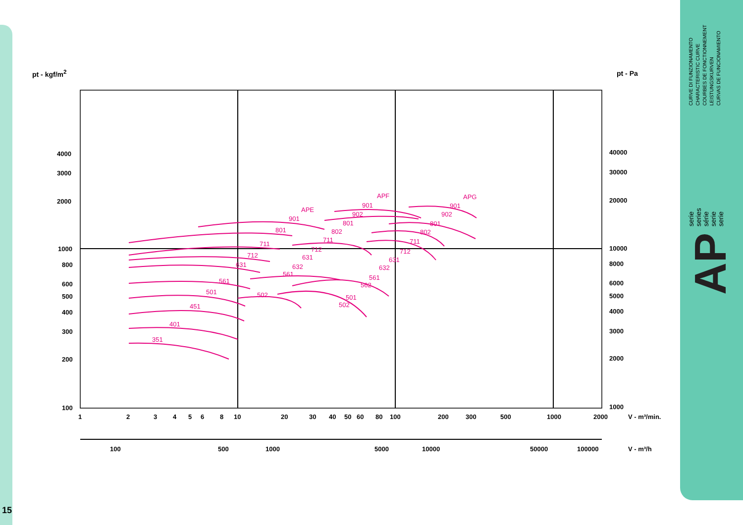15
CURVE DI FUNZIONAMENTO
CHARACTERISTIC CURVE
COURBES DE FONCTIONNEMENT
LEISTUNGSKURVEN
CURVAS DE FUNCIONAMIENTO
serie
series
série
serie
serie
AP
pt - kgf/m<sup>2</sup> pt - Pa
351
401
451
501
561
631
712
711
801
901
APE
502
561
632
631
712
711
802
801
902
901
APF
501
502
562
561
632
631
712
711
802
801
902
901
APG
4000
3000
2000
1000
800
600
500
400
300
200
100
40000
30000
20000
10000
8000
6000
5000
4000
3000
2000
1000
1
2
3
4
5
6
8
10
20
30
40
50
60
80
100
200
300
500
1000
2000
V - m³/min.
100
500
1000
5000
10000
50000
100000
V - m³/h